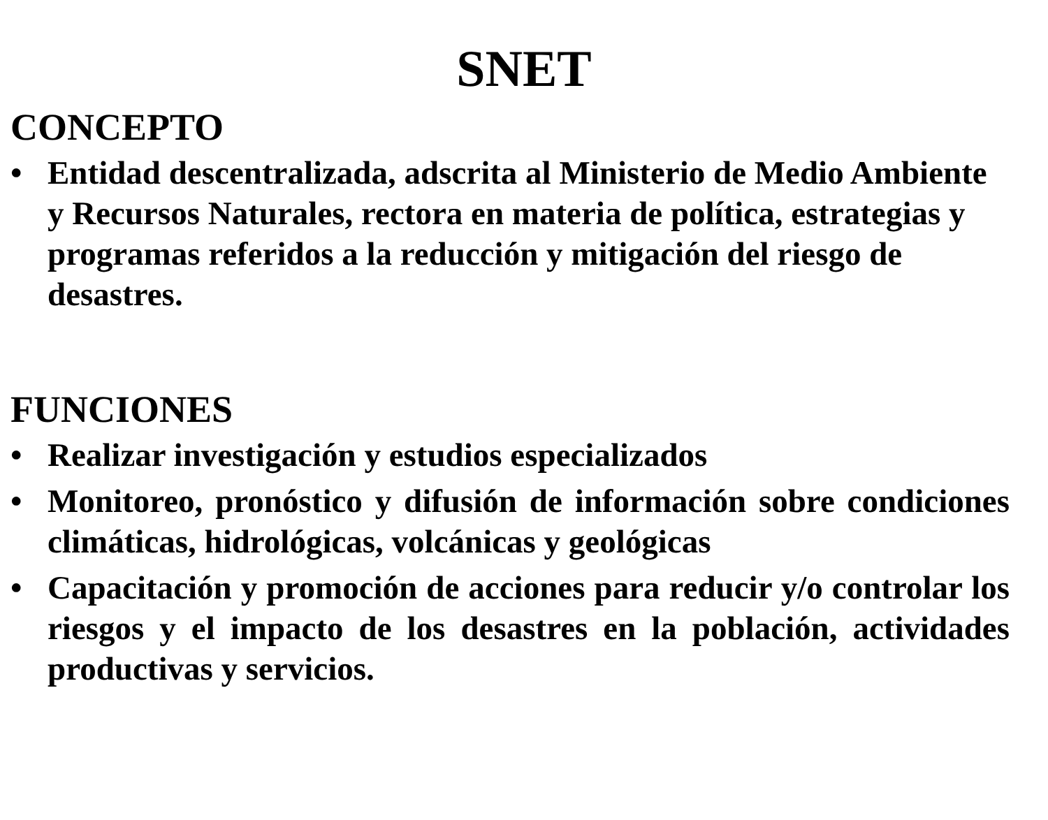SNET
CONCEPTO
• Entidad descentralizada, adscrita al Ministerio de Medio Ambiente y Recursos Naturales, rectora en materia de política, estrategias y programas referidos a la reducción y mitigación del riesgo de desastres.
FUNCIONES
• Realizar investigación y estudios especializados
• Monitoreo, pronóstico y difusión de información sobre condiciones climáticas, hidrológicas, volcánicas y geológicas
• Capacitación y promoción de acciones para reducir y/o controlar los riesgos y el impacto de los desastres en la población, actividades productivas y servicios.